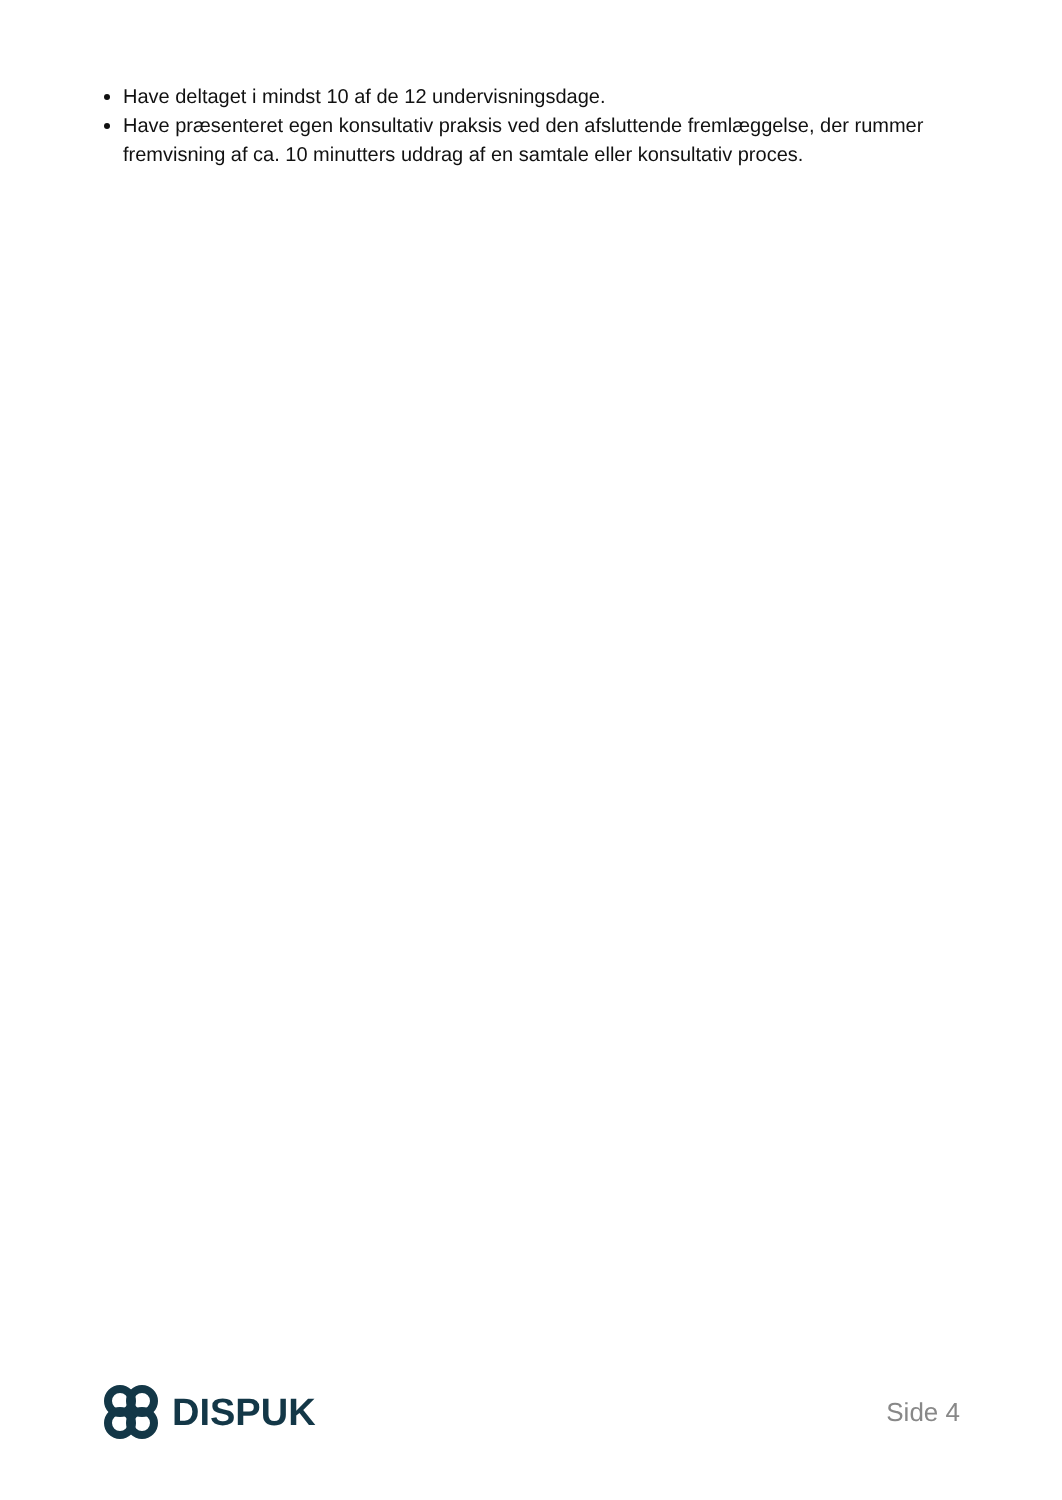Have deltaget i mindst 10 af de 12 undervisningsdage.
Have præsenteret egen konsultativ praksis ved den afsluttende fremlæggelse, der rummer fremvisning af ca. 10 minutters uddrag af en samtale eller konsultativ proces.
DISPUK
Side 4